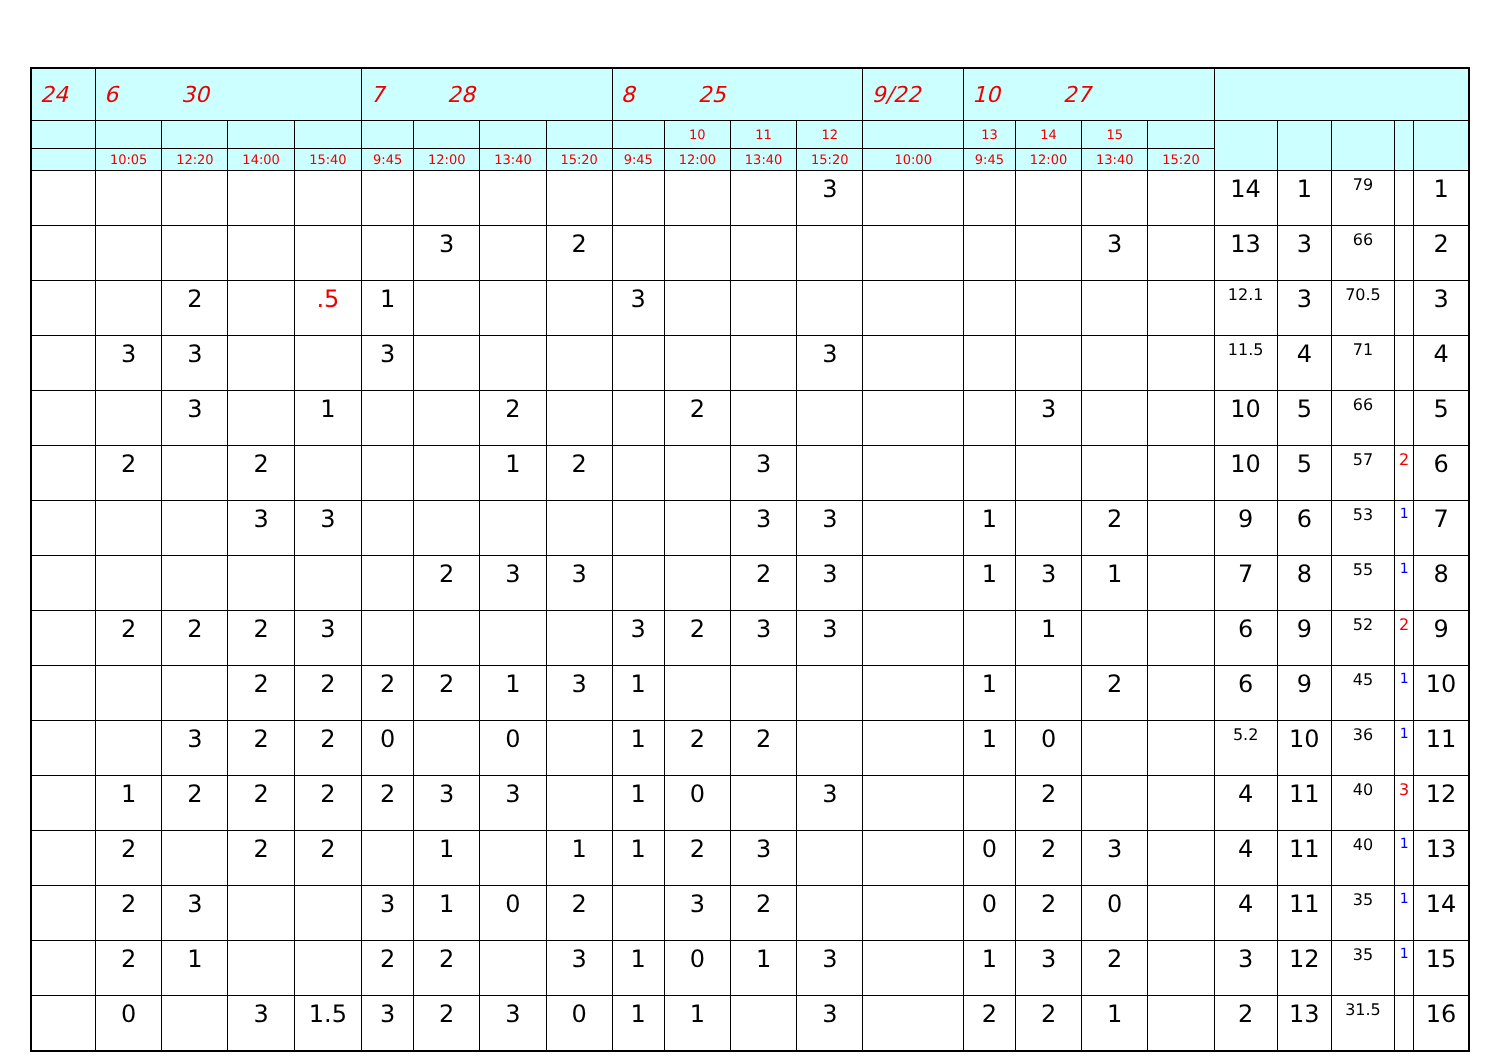| 24 | 6 30 | | | | 7 28 | | | | 8 25 | | | | 9/22 | 10 27 | | | | | | | | |
| --- | --- | --- | --- | --- | --- | --- | --- | --- | --- | --- | --- | --- | --- | --- | --- | --- | --- | --- | --- | --- | --- | --- |
| | | | | | | | | | | 10 | 11 | 12 | | 13 | 14 | 15 | | | | | | |
| | 10:05 | 12:20 | 14:00 | 15:40 | 9:45 | 12:00 | 13:40 | 15:20 | 9:45 | 12:00 | 13:40 | 15:20 | 10:00 | 9:45 | 12:00 | 13:40 | 15:20 | | | | | |
| | | | | | | | | | | | | 3 | | | | | | 14 | 1 | 79 | | 1 |
| | | | | | | 3 | | 2 | | | | | | | | 3 | | 13 | 3 | 66 | | 2 |
| | | 2 | | .5 | 1 | | | | 3 | | | | | | | | | 12.1 | 3 | 70.5 | | 3 |
| | 3 | 3 | | | 3 | | | | | | | 3 | | | | | | 11.5 | 4 | 71 | | 4 |
| | | 3 | | 1 | | | 2 | | | 2 | | | | | 3 | | | 10 | 5 | 66 | | 5 |
| | 2 | | 2 | | | | 1 | 2 | | | 3 | | | | | | | 10 | 5 | 57 | 2 | 6 |
| | | | 3 | 3 | | | | | | | 3 | 3 | | 1 | | 2 | | 9 | 6 | 53 | 1 | 7 |
| | | | | | | 2 | 3 | 3 | | | 2 | 3 | | 1 | 3 | 1 | | 7 | 8 | 55 | 1 | 8 |
| | 2 | 2 | 2 | 3 | | | | | 3 | 2 | 3 | 3 | | | 1 | | | 6 | 9 | 52 | 2 | 9 |
| | | | 2 | 2 | 2 | 2 | 1 | 3 | 1 | | | | | 1 | | 2 | | 6 | 9 | 45 | 1 | 10 |
| | | 3 | 2 | 2 | 0 | | 0 | | 1 | 2 | 2 | | | 1 | 0 | | | 5.2 | 10 | 36 | 1 | 11 |
| | 1 | 2 | 2 | 2 | 2 | 3 | 3 | | 1 | 0 | | 3 | | | 2 | | | 4 | 11 | 40 | 3 | 12 |
| | 2 | | 2 | 2 | | 1 | | 1 | 1 | 2 | 3 | | | 0 | 2 | 3 | | 4 | 11 | 40 | 1 | 13 |
| | 2 | 3 | | | 3 | 1 | 0 | 2 | | 3 | 2 | | | 0 | 2 | 0 | | 4 | 11 | 35 | 1 | 14 |
| | 2 | 1 | | | 2 | 2 | | 3 | 1 | 0 | 1 | 3 | | 1 | 3 | 2 | | 3 | 12 | 35 | 1 | 15 |
| | 0 | | 3 | 1.5 | 3 | 2 | 3 | 0 | 1 | 1 | | 3 | | 2 | 2 | 1 | | 2 | 13 | 31.5 | | 16 |